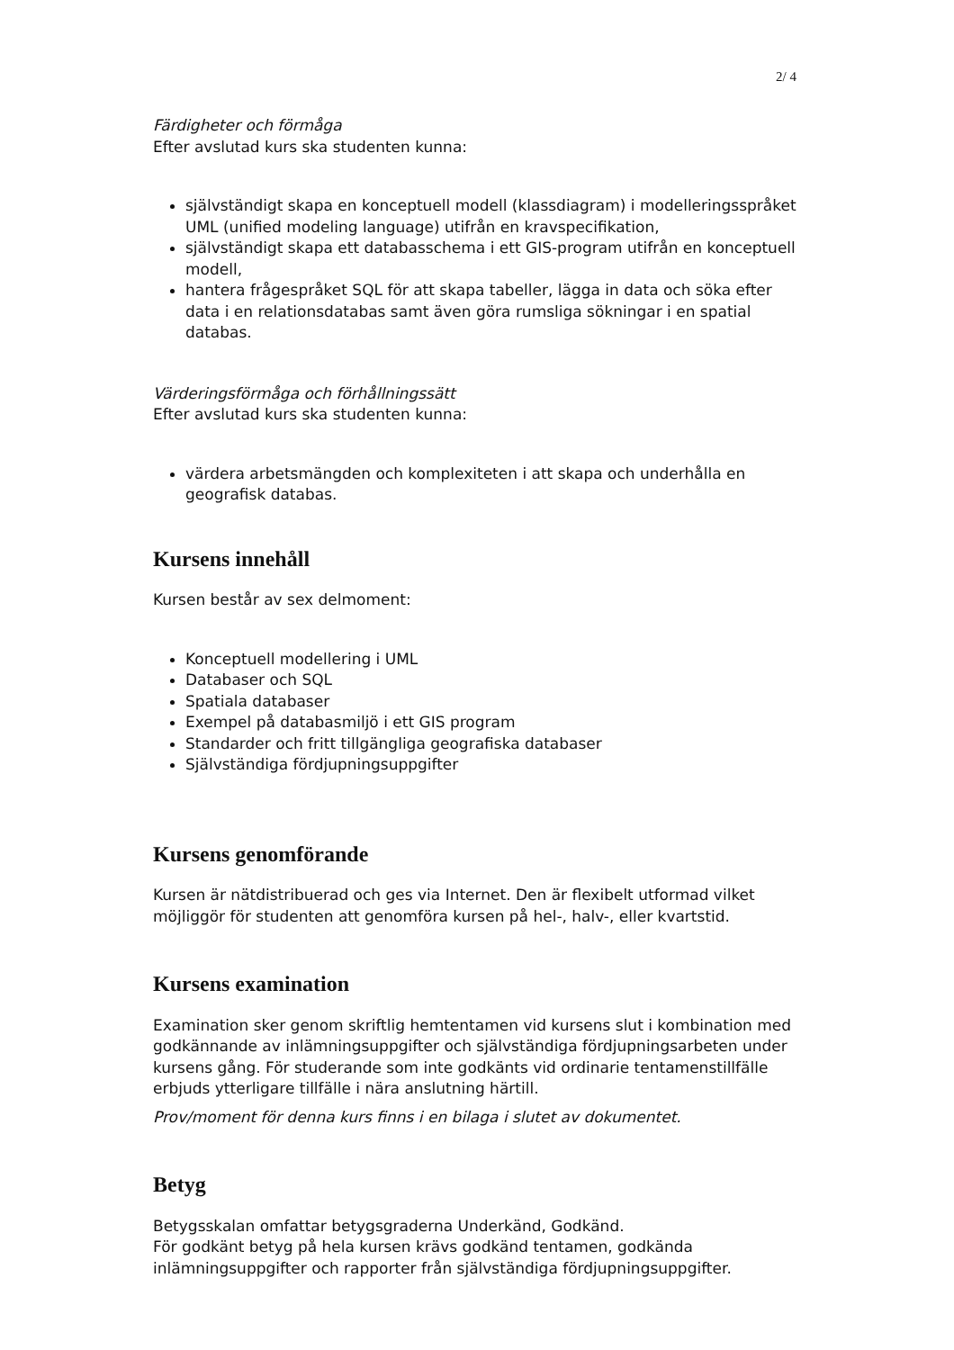2/ 4
Färdigheter och förmåga
Efter avslutad kurs ska studenten kunna:
självständigt skapa en konceptuell modell (klassdiagram) i modelleringsspråket UML (unified modeling language) utifrån en kravspecifikation,
självständigt skapa ett databasschema i ett GIS-program utifrån en konceptuell modell,
hantera frågespråket SQL för att skapa tabeller, lägga in data och söka efter data i en relationsdatabas samt även göra rumsliga sökningar i en spatial databas.
Värderingsförmåga och förhållningssätt
Efter avslutad kurs ska studenten kunna:
värdera arbetsmängden och komplexiteten i att skapa och underhålla en geografisk databas.
Kursens innehåll
Kursen består av sex delmoment:
Konceptuell modellering i UML
Databaser och SQL
Spatiala databaser
Exempel på databasmiljö i ett GIS program
Standarder och fritt tillgängliga geografiska databaser
Självständiga fördjupningsuppgifter
Kursens genomförande
Kursen är nätdistribuerad och ges via Internet. Den är flexibelt utformad vilket möjliggör för studenten att genomföra kursen på hel-, halv-, eller kvartstid.
Kursens examination
Examination sker genom skriftlig hemtentamen vid kursens slut i kombination med godkännande av inlämningsuppgifter och självständiga fördjupningsarbeten under kursens gång. För studerande som inte godkänts vid ordinarie tentamenstillfälle erbjuds ytterligare tillfälle i nära anslutning härtill.
Prov/moment för denna kurs finns i en bilaga i slutet av dokumentet.
Betyg
Betygsskalan omfattar betygsgraderna Underkänd, Godkänd.
För godkänt betyg på hela kursen krävs godkänd tentamen, godkända inlämningsuppgifter och rapporter från självständiga fördjupningsuppgifter.